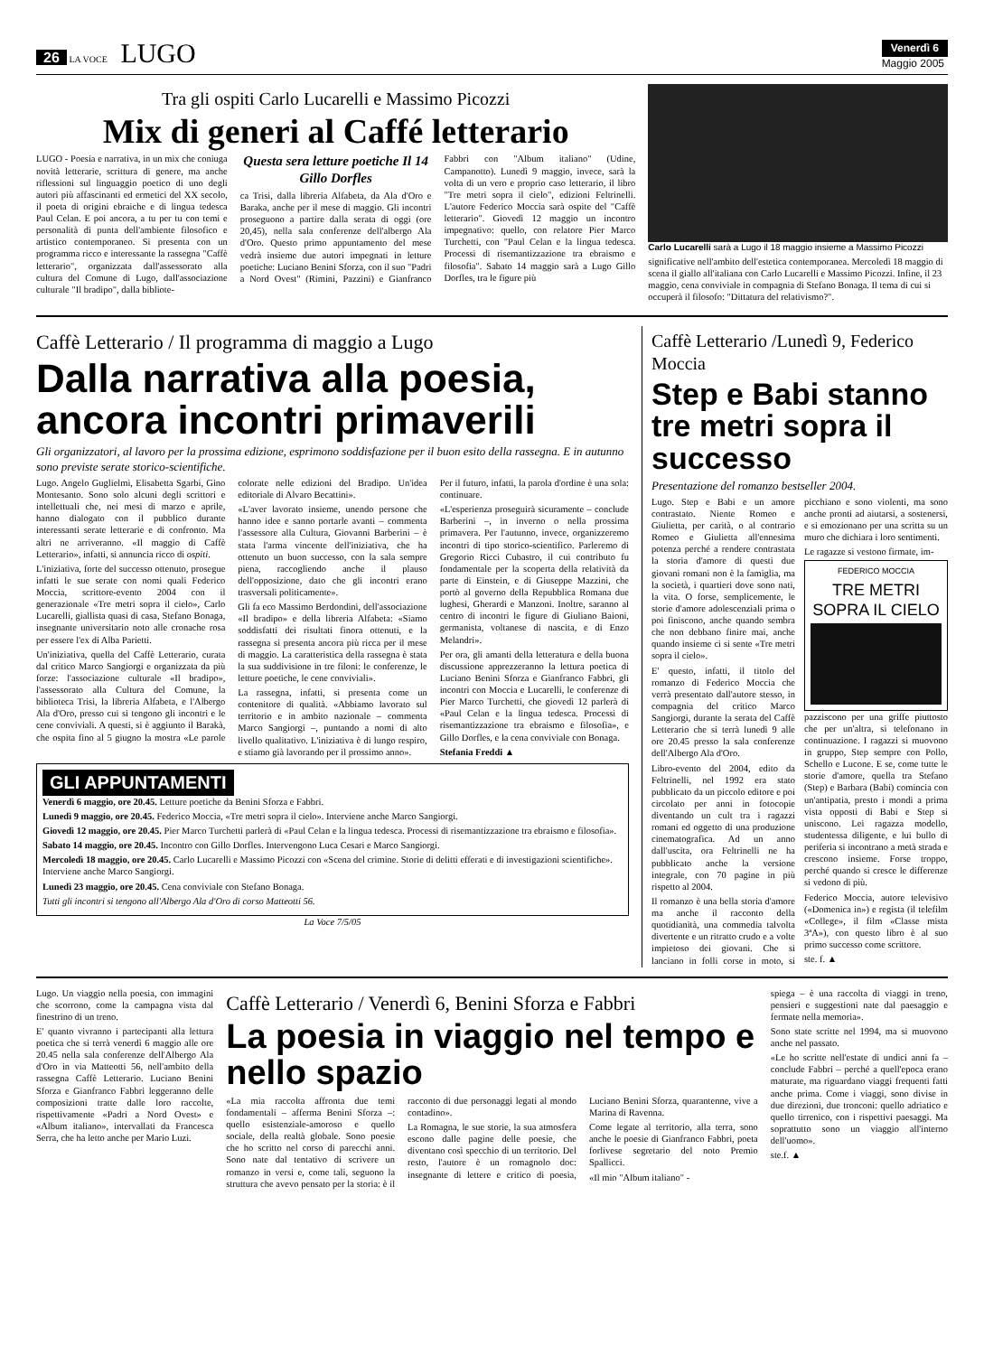26 LA VOCE LUGO
Venerdì 6
Maggio 2005
Tra gli ospiti Carlo Lucarelli e Massimo Picozzi
Mix di generi al Caffé letterario
LUGO - Poesia e narrativa, in un mix che coniuga novità letterarie, scrittura di genere, ma anche riflessioni sul linguaggio poetico di uno degli autori più affascinanti ed ermetici del XX secolo, il poeta di origini ebraiche e di lingua tedesca Paul Celan. E poi ancora, a tu per tu con temi e personalità di punta dell'ambiente filosofico e artistico contemporaneo. Si presenta con un programma ricco e interessante la rassegna "Caffè letterario", organizzata dall'assessorato alla cultura del Comune di Lugo, dall'associazione culturale "Il bradipo", dalla bibliote-
Questa sera letture poetiche Il 14 Gillo Dorfles
ca Trisi, dalla libreria Alfabeta, da Ala d'Oro e Baraka, anche per il mese di maggio. Gli incontri proseguono a partire dalla serata di oggi (ore 20,45), nella sala conferenze dell'albergo Ala d'Oro. Questo primo appuntamento del mese vedrà insieme due autori impegnati in letture poetiche: Luciano Benini Sforza, con il suo "Padri a Nord Ovest" (Rimini, Pazzini) e Gianfranco Fabbri con "Album italiano" (Udine, Campanotto). Lunedì 9 maggio, invece, sarà la volta di un vero e proprio caso letterario, il libro "Tre metri sopra il cielo", edizioni Feltrinelli. L'autore Federico Moccia sarà ospite del "Caffè letterario". Giovedì 12 maggio un incontro impegnativo: quello, con relatore Pier Marco Turchetti, con "Paul Celan e la lingua tedesca. Processi di risemantizzazione tra ebraismo e filosofia". Sabato 14 maggio sarà a Lugo Gillo Dorfles, tra le figure più
Carlo Lucarelli sarà a Lugo il 18 maggio insieme a Massimo Picozzi
significative nell'ambito dell'estetica contemporanea. Mercoledì 18 maggio di scena il giallo all'italiana con Carlo Lucarelli e Massimo Picozzi. Infine, il 23 maggio, cena conviviale in compagnia di Stefano Bonaga. Il tema di cui si occuperà il filosofo: "Dittatura del relativismo?".
Caffè Letterario / Il programma di maggio a Lugo
Dalla narrativa alla poesia, ancora incontri primaverili
Gli organizzatori, al lavoro per la prossima edizione, esprimono soddisfazione per il buon esito della rassegna. E in autunno sono previste serate storico-scientifiche.
Lugo. Angelo Guglielmi, Elisabetta Sgarbi, Gino Montesanto. Sono solo alcuni degli scrittori e intellettuali che, nei mesi di marzo e aprile, hanno dialogato con il pubblico durante interessanti serate letterarie e di confronto. Ma altri ne arriveranno. «Il maggio di Caffè Letterario», infatti, si annuncia ricco di ospiti.
L'iniziativa, forte del successo ottenuto, prosegue infatti le sue serate con nomi quali Federico Moccia, scrittore-evento 2004 con il generazionale «Tre metri sopra il cielo», Carlo Lucarelli, giallista quasi di casa, Stefano Bonaga, insegnante universitario noto alle cronache rosa per essere l'ex di Alba Parietti.
Un'iniziativa, quella del Caffè Letterario, curata dal critico Marco Sangiorgi e organizzata da più forze: l'associazione culturale «Il bradipo», l'assessorato alla Cultura del Comune, la biblioteca Trisi, la libreria Alfabeta, e l'Albergo Ala d'Oro, presso cui si tengono gli incontri e le cene conviviali. A questi, si è aggiunto il Barakà, che ospita fino al 5 giugno la mostra «Le parole colorate nelle edizioni del Bradipo. Un'idea editoriale di Alvaro Becattini».
«L'aver lavorato insieme, unendo persone che hanno idee e sanno portarle avanti – commenta l'assessore alla Cultura, Giovanni Barberini – è stata l'arma vincente dell'iniziativa, che ha ottenuto un buon successo, con la sala sempre piena, raccogliendo anche il plauso dell'opposizione, dato che gli incontri erano trasversali politicamente».
Gli fa eco Massimo Berdondini, dell'associazione «Il bradipo» e della libreria Alfabeta: «Siamo soddisfatti dei risultati finora ottenuti, e la rassegna si presenta ancora più ricca per il mese di maggio. La caratteristica della rassegna è stata la sua suddivisione in tre filoni: le conferenze, le letture poetiche, le cene conviviali».
La rassegna, infatti, si presenta come un contenitore di qualità. «Abbiamo lavorato sul territorio e in ambito nazionale – commenta Marco Sangiorgi –, puntando a nomi di alto livello qualitativo. L'iniziativa è di lungo respiro, e stiamo già lavorando per il prossimo anno».
Per il futuro, infatti, la parola d'ordine è una sola: continuare.
«L'esperienza proseguirà sicuramente – conclude Barberini –, in inverno o nella prossima primavera. Per l'autunno, invece, organizzeremo incontri di tipo storico-scientifico. Parleremo di Gregorio Ricci Cubastro, il cui contributo fu fondamentale per la scoperta della relatività da parte di Einstein, e di Giuseppe Mazzini, che portò al governo della Repubblica Romana due lughesi, Gherardi e Manzoni. Inoltre, saranno al centro di incontri le figure di Giuliano Baioni, germanista, voltanese di nascita, e di Enzo Melandri».
Per ora, gli amanti della letteratura e della buona discussione apprezzeranno la lettura poetica di Luciano Benini Sforza e Gianfranco Fabbri, gli incontri con Moccia e Lucarelli, le conferenze di Pier Marco Turchetti, che giovedì 12 parlerà di «Paul Celan e la lingua tedesca. Processi di risemantizzazione tra ebraismo e filosofia», e Gillo Dorfles, e la cena conviviale con Bonaga.
Stefania Freddi ▲
GLI APPUNTAMENTI
Venerdì 6 maggio, ore 20.45. Letture poetiche da Benini Sforza e Fabbri.
Lunedì 9 maggio, ore 20.45. Federico Moccia, «Tre metri sopra il cielo». Interviene anche Marco Sangiorgi.
Giovedì 12 maggio, ore 20.45. Pier Marco Turchetti parlerà di «Paul Celan e la lingua tedesca. Processi di risemantizzazione tra ebraismo e filosofia».
Sabato 14 maggio, ore 20.45. Incontro con Gillo Dorfles. Intervengono Luca Cesari e Marco Sangiorgi.
Mercoledì 18 maggio, ore 20.45. Carlo Lucarelli e Massimo Picozzi con «Scena del crimine. Storie di delitti efferati e di investigazioni scientifiche». Interviene anche Marco Sangiorgi.
Lunedì 23 maggio, ore 20.45. Cena conviviale con Stefano Bonaga.
Tutti gli incontri si tengono all'Albergo Ala d'Oro di corso Matteotti 56.
La Voce 7/5/05
Caffè Letterario /Lunedì 9, Federico Moccia
Step e Babi stanno tre metri sopra il successo
Presentazione del romanzo bestseller 2004.
Lugo. Step e Babi e un amore contrastato. Niente Romeo e Giulietta, per carità, o al contrario Romeo e Giulietta all'ennesima potenza perché a rendere contrastata la storia d'amore di questi due giovani romani non è la famiglia, ma la società, i quartieri dove sono nati, la vita. O forse, semplicemente, le storie d'amore adolescenziali prima o poi finiscono, anche quando sembra che non debbano finire mai, anche quando insieme ci si sente «Tre metri sopra il cielo».
E' questo, infatti, il titolo del romanzo di Federico Moccia che verrà presentato dall'autore stesso, in compagnia del critico Marco Sangiorgi, durante la serata del Caffè Letterario che si terrà lunedì 9 alle ore 20.45 presso la sala conferenze dell'Albergo Ala d'Oro.
Libro-evento del 2004, edito da Feltrinelli, nel 1992 era stato pubblicato da un piccolo editore e poi circolato per anni in fotocopie diventando un cult tra i ragazzi romani ed oggetto di una produzione cinematografica. Ad un anno dall'uscita, ora Feltrinelli ne ha pubblicato anche la versione integrale, con 70 pagine in più rispetto al 2004.
Il romanzo è una bella storia d'amore ma anche il racconto della quotidianità, una commedia talvolta divertente e un ritratto crudo e a volte impietoso dei giovani. Che si lanciano in folli corse in moto, si picchiano e sono violenti, ma sono anche pronti ad aiutarsi, a sostenersi, e si emozionano per una scritta su un muro che dichiara i loro sentimenti.
Le ragazze si vestono firmate, im-
FEDERICO MOCCIA
TRE METRI SOPRA IL CIELO
pazziscono per una griffe piuttosto che per un'altra, si telefonano in continuazione. I ragazzi si muovono in gruppo, Step sempre con Pollo, Schello e Lucone. E se, come tutte le storie d'amore, quella tra Stefano (Step) e Barbara (Babi) comincia con un'antipatia, presto i mondi a prima vista opposti di Babi e Step si uniscono. Lei ragazza modello, studentessa diligente, e lui bullo di periferia si incontrano a metà strada e crescono insieme. Forse troppo, perché quando si cresce le differenze si vedono di più.
Federico Moccia, autore televisivo («Domenica in») e regista (il telefilm «College», il film «Classe mista 3ªA»), con questo libro è al suo primo successo come scrittore.
ste. f. ▲
Lugo. Un viaggio nella poesia, con immagini che scorrono, come la campagna vista dal finestrino di un treno.
E' quanto vivranno i partecipanti alla lettura poetica che si terrà venerdì 6 maggio alle ore 20.45 nella sala conferenze dell'Albergo Ala d'Oro in via Matteotti 56, nell'ambito della rassegna Caffè Letterario. Luciano Benini Sforza e Gianfranco Fabbri leggeranno delle composizioni tratte dalle loro raccolte, rispettivamente «Padri a Nord Ovest» e «Album italiano», intervallati da Francesca Serra, che ha letto anche per Mario Luzi.
Caffè Letterario / Venerdì 6, Benini Sforza e Fabbri
La poesia in viaggio nel tempo e nello spazio
«La mia raccolta affronta due temi fondamentali – afferma Benini Sforza –: quello esistenziale-amoroso e quello sociale, della realtà globale. Sono poesie che ho scritto nel corso di parecchi anni. Sono nate dal tentativo di scrivere un romanzo in versi e, come tali, seguono la struttura che avevo pensato per la storia: è il racconto di due personaggi legati al mondo contadino».
La Romagna, le sue storie, la sua atmosfera escono dalle pagine delle poesie, che diventano così specchio di un territorio. Del resto, l'autore è un romagnolo doc: insegnante di lettere e critico di poesia, Luciano Benini Sforza, quarantenne, vive a Marina di Ravenna.
Come legate al territorio, alla terra, sono anche le poesie di Gianfranco Fabbri, poeta forlivese segretario del noto Premio Spallicci.
«Il mio "Album italiano" -
spiega – è una raccolta di viaggi in treno, pensieri e suggestioni nate dal paesaggio e fermate nella memoria».
Sono state scritte nel 1994, ma si muovono anche nel passato.
«Le ho scritte nell'estate di undici anni fa – conclude Fabbri – perché a quell'epoca erano maturate, ma riguardano viaggi frequenti fatti anche prima. Come i viaggi, sono divise in due direzioni, due tronconi: quello adriatico e quello tirrenico, con i rispettivi paesaggi. Ma soprattutto sono un viaggio all'interno dell'uomo».
ste.f. ▲